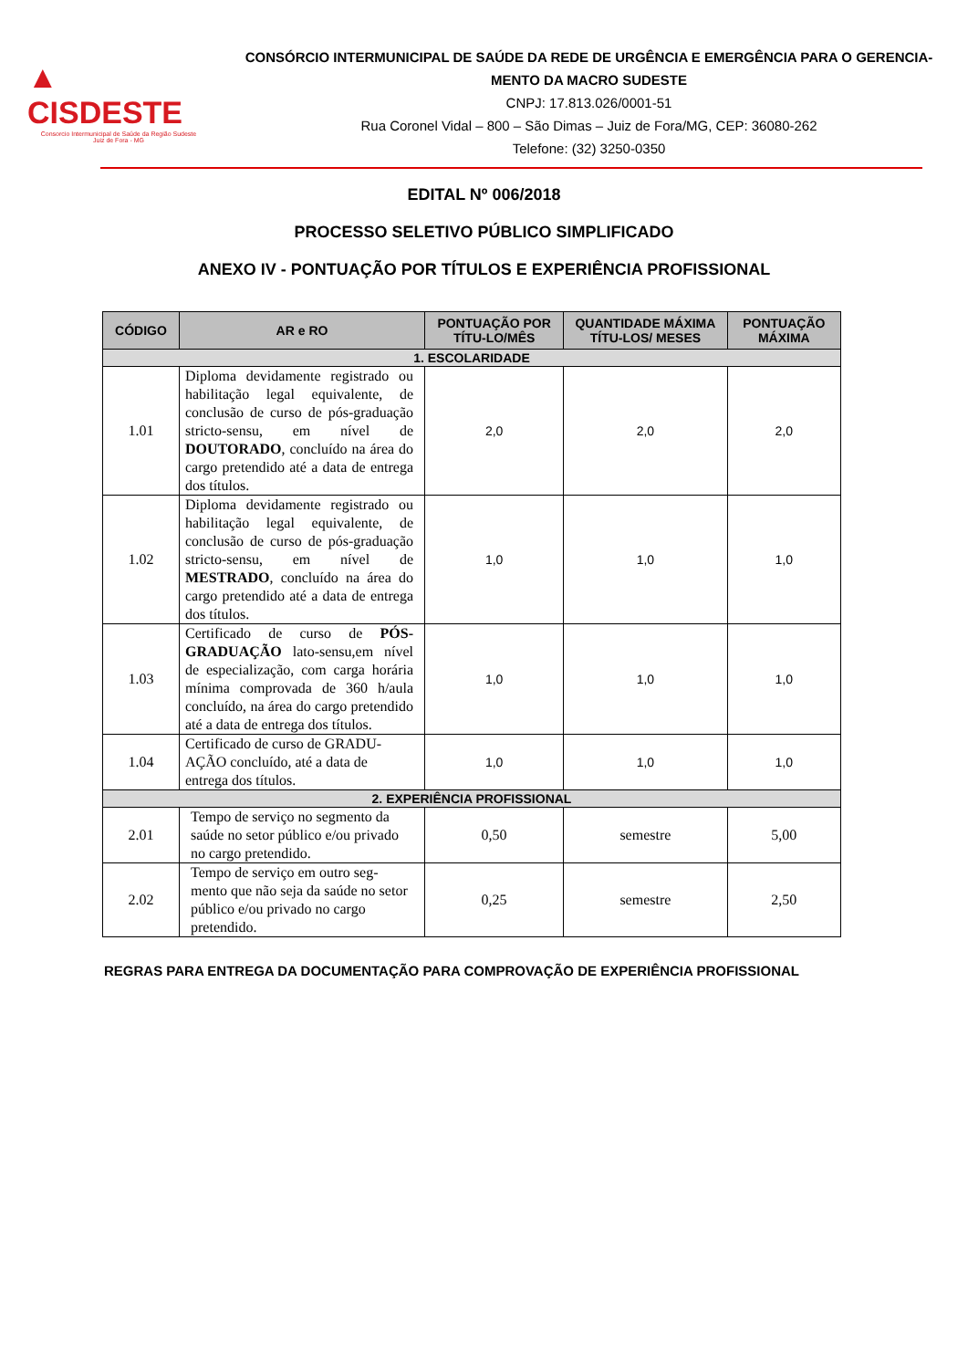▲ CISDESTE
Consorcio Intermunicipal de Saúde da Região Sudeste
Juiz de Fora - MG
CONSÓRCIO INTERMUNICIPAL DE SAÚDE DA REDE DE URGÊNCIA E EMERGÊNCIA PARA O GERENCIA-
MENTO DA MACRO SUDESTE
CNPJ: 17.813.026/0001-51
Rua Coronel Vidal – 800 – São Dimas – Juiz de Fora/MG, CEP: 36080-262
Telefone: (32) 3250-0350
EDITAL Nº 006/2018
PROCESSO SELETIVO PÚBLICO SIMPLIFICADO
ANEXO IV - PONTUAÇÃO POR TÍTULOS E EXPERIÊNCIA PROFISSIONAL
| CÓDIGO | AR e RO | PONTUAÇÃO POR TÍTU-LO/MÊS | QUANTIDADE MÁXIMA TÍTU-LOS/ MESES | PONTUAÇÃO MÁXIMA |
| --- | --- | --- | --- | --- |
| 1. ESCOLARIDADE | | | | |
| 1.01 | Diploma devidamente registrado ou habilitação legal equivalente, de conclusão de curso de pós-graduação stricto-sensu, em nível de DOUTORADO , concluído na área do cargo pretendido até a data de entrega dos títulos. | 2,0 | 2,0 | 2,0 |
| 1.02 | Diploma devidamente registrado ou habilitação legal equivalente, de conclusão de curso de pós-graduação stricto-sensu, em nível de MESTRADO , concluído na área do cargo pretendido até a data de entrega dos títulos. | 1,0 | 1,0 | 1,0 |
| 1.03 | Certificado de curso de PÓS-GRADUAÇÃO lato-sensu,em nível de especialização, com carga horária mínima comprovada de 360 h/aula concluído, na área do cargo pretendido até a data de entrega dos títulos. | 1,0 | 1,0 | 1,0 |
| 1.04 | Certificado de curso de GRADU-AÇÃO concluído, até a data de entrega dos títulos. | 1,0 | 1,0 | 1,0 |
| 2. EXPERIÊNCIA PROFISSIONAL | | | | |
| 2.01 | Tempo de serviço no segmento da saúde no setor público e/ou privado no cargo pretendido. | 0,50 | semestre | 5,00 |
| 2.02 | Tempo de serviço em outro seg-mento que não seja da saúde no setor público e/ou privado no cargo pretendido. | 0,25 | semestre | 2,50 |
REGRAS PARA ENTREGA DA DOCUMENTAÇÃO PARA COMPROVAÇÃO DE EXPERIÊNCIA PROFISSIONAL